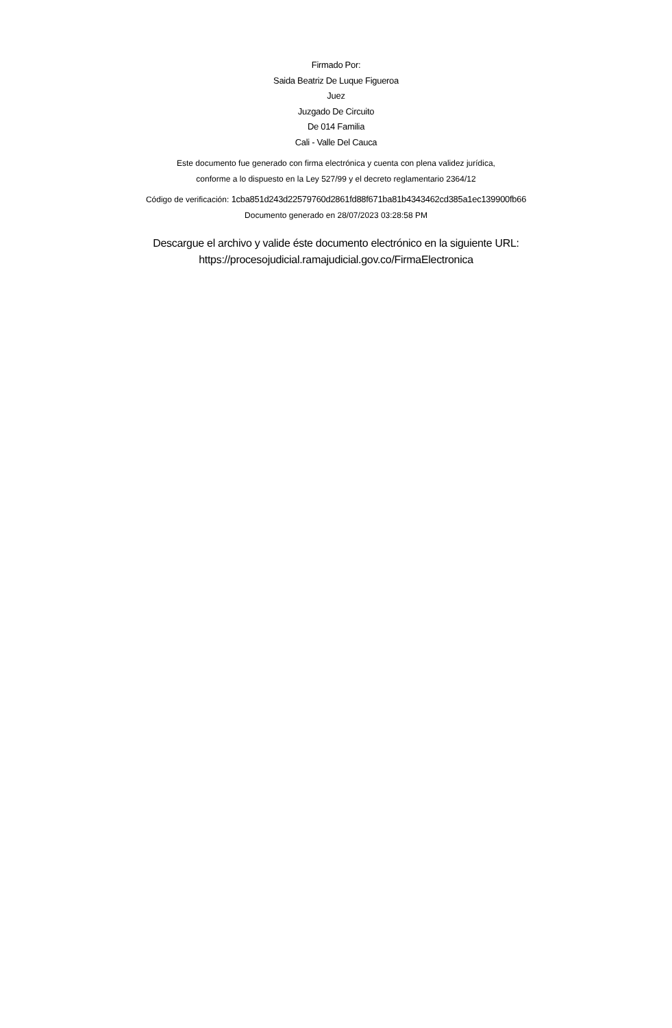Firmado Por:
Saida Beatriz De Luque Figueroa
Juez
Juzgado De Circuito
De 014 Familia
Cali - Valle Del Cauca
Este documento fue generado con firma electrónica y cuenta con plena validez jurídica,
conforme a lo dispuesto en la Ley 527/99 y el decreto reglamentario 2364/12
Código de verificación: 1cba851d243d22579760d2861fd88f671ba81b4343462cd385a1ec139900fb66
Documento generado en 28/07/2023 03:28:58 PM
Descargue el archivo y valide éste documento electrónico en la siguiente URL:
https://procesojudicial.ramajudicial.gov.co/FirmaElectronica